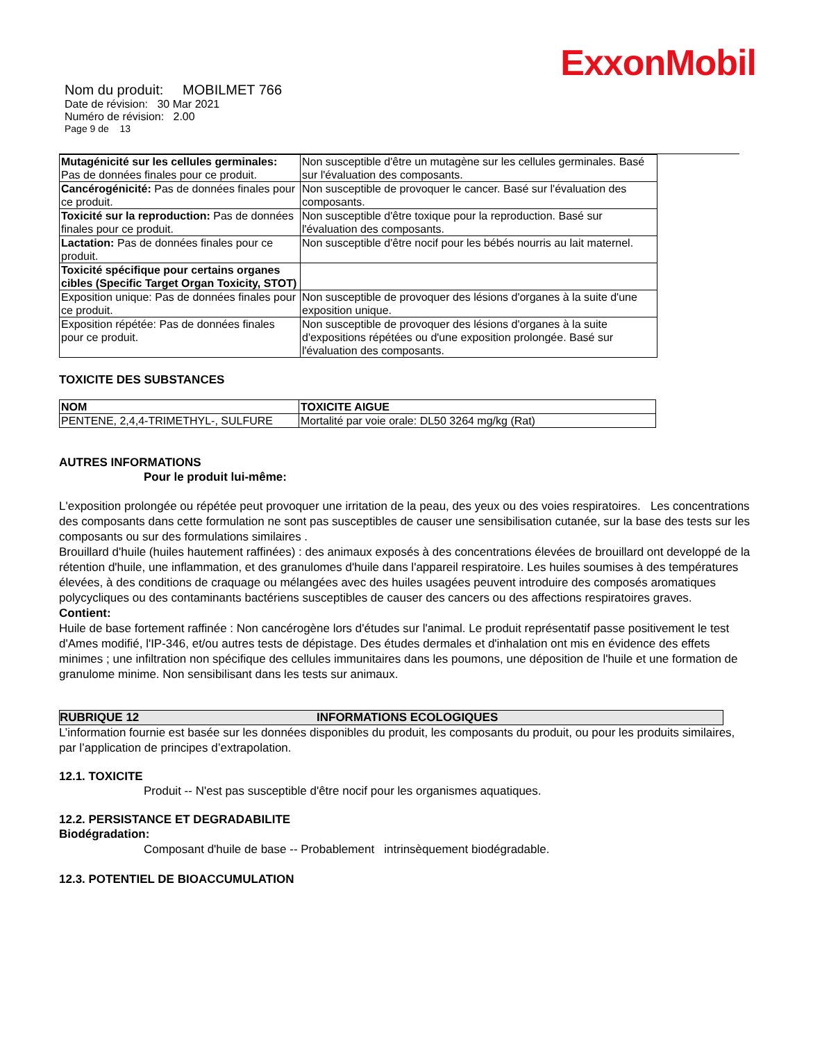ExxonMobil
Nom du produit: MOBILMET 766
Date de révision: 30 Mar 2021
Numéro de révision: 2.00
Page 9 de 13
| Mutagénicité sur les cellules germinales: Pas de données finales pour ce produit. | Non susceptible d'être un mutagène sur les cellules germinales. Basé sur l'évaluation des composants. |
| Cancérogénicité: Pas de données finales pour ce produit. | Non susceptible de provoquer le cancer. Basé sur l'évaluation des composants. |
| Toxicité sur la reproduction: Pas de données finales pour ce produit. | Non susceptible d'être toxique pour la reproduction. Basé sur l'évaluation des composants. |
| Lactation: Pas de données finales pour ce produit. | Non susceptible d'être nocif pour les bébés nourris au lait maternel. |
| Toxicité spécifique pour certains organes cibles (Specific Target Organ Toxicity, STOT) | |
| Exposition unique: Pas de données finales pour ce produit. | Non susceptible de provoquer des lésions d'organes à la suite d'une exposition unique. |
| Exposition répétée: Pas de données finales pour ce produit. | Non susceptible de provoquer des lésions d'organes à la suite d'expositions répétées ou d'une exposition prolongée. Basé sur l'évaluation des composants. |
TOXICITE DES SUBSTANCES
| NOM | TOXICITE AIGUE |
| --- | --- |
| PENTENE, 2,4,4-TRIMETHYL-, SULFURE | Mortalité par voie orale: DL50 3264 mg/kg (Rat) |
AUTRES INFORMATIONS
Pour le produit lui-même:
L'exposition prolongée ou répétée peut provoquer une irritation de la peau, des yeux ou des voies respiratoires. Les concentrations des composants dans cette formulation ne sont pas susceptibles de causer une sensibilisation cutanée, sur la base des tests sur les composants ou sur des formulations similaires .
Brouillard d'huile (huiles hautement raffinées) : des animaux exposés à des concentrations élevées de brouillard ont developpé de la rétention d'huile, une inflammation, et des granulomes d'huile dans l'appareil respiratoire. Les huiles soumises à des températures élevées, à des conditions de craquage ou mélangées avec des huiles usagées peuvent introduire des composés aromatiques polycycliques ou des contaminants bactériens susceptibles de causer des cancers ou des affections respiratoires graves.
Contient:
Huile de base fortement raffinée : Non cancérogène lors d'études sur l'animal. Le produit représentatif passe positivement le test d'Ames modifié, l'IP-346, et/ou autres tests de dépistage. Des études dermales et d'inhalation ont mis en évidence des effets minimes ; une infiltration non spécifique des cellules immunitaires dans les poumons, une déposition de l'huile et une formation de granulome minime. Non sensibilisant dans les tests sur animaux.
RUBRIQUE 12 INFORMATIONS ECOLOGIQUES
L’information fournie est basée sur les données disponibles du produit, les composants du produit, ou pour les produits similaires, par l’application de principes d’extrapolation.
12.1. TOXICITE
Produit -- N'est pas susceptible d'être nocif pour les organismes aquatiques.
12.2. PERSISTANCE ET DEGRADABILITE
Biodégradation:
Composant d'huile de base -- Probablement intrinsèquement biodégradable.
12.3. POTENTIEL DE BIOACCUMULATION